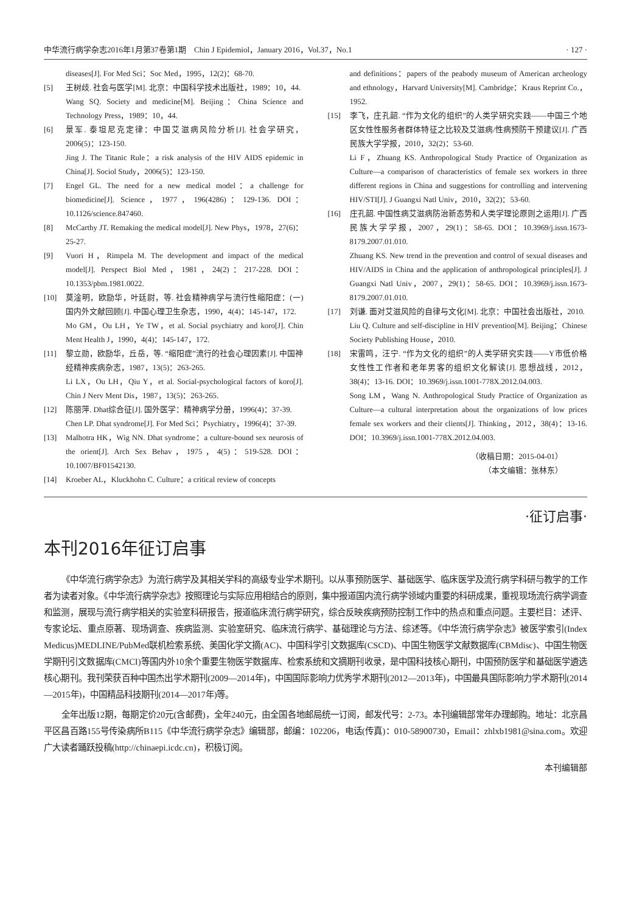中华流行病学杂志2016年1月第37卷第1期　Chin J Epidemiol，January 2016，Vol.37，No.1 · 127 ·
diseases[J]. For Med Sci：Soc Med，1995，12(2)：68-70.
[5] 王树歧. 社会与医学[M]. 北京：中国科学技术出版社，1989：10，44.
Wang SQ. Society and medicine[M]. Beijing：China Science and Technology Press，1989：10，44.
[6] 景军. 泰坦尼克定律：中国艾滋病风险分析[J]. 社会学研究，2006(5)：123-150.
Jing J. The Titanic Rule：a risk analysis of the HIV AIDS epidemic in China[J]. Sociol Study，2006(5)：123-150.
[7] Engel GL. The need for a new medical model：a challenge for biomedicine[J]. Science，1977，196(4286)：129-136. DOI：10.1126/science.847460.
[8] McCarthy JT. Remaking the medical model[J]. New Phys，1978，27(6)：25-27.
[9] Vuori H，Rimpela M. The development and impact of the medical model[J]. Perspect Biol Med，1981，24(2)：217-228. DOI：10.1353/pbm.1981.0022.
[10] 莫淦明，欧励华，叶廷尉，等. 社会精神病学与流行性缩阳症：(一)国内外文献回顾[J]. 中国心理卫生杂志，1990，4(4)：145-147，172.
Mo GM，Ou LH，Ye TW，et al. Social psychiatry and koro[J]. Chin Ment Health J，1990，4(4)：145-147，172.
[11] 黎立勋，欧励华，丘岳，等. “缩阳症”流行的社会心理因素[J]. 中国神经精神疾病杂志，1987，13(5)：263-265.
Li LX，Ou LH，Qiu Y，et al. Social-psychological factors of koro[J]. Chin J Nerv Ment Dis，1987，13(5)：263-265.
[12] 陈丽萍. Dhat综合征[J]. 国外医学：精神病学分册，1996(4)：37-39.
Chen LP. Dhat syndrome[J]. For Med Sci：Psychiatry，1996(4)：37-39.
[13] Malhotra HK，Wig NN. Dhat syndrome：a culture-bound sex neurosis of the orient[J]. Arch Sex Behav，1975，4(5)：519-528. DOI：10.1007/BF01542130.
[14] Kroeber AL，Kluckhohn C. Culture：a critical review of concepts
and definitions：papers of the peabody museum of American archeology and ethnology，Harvard University[M]. Cambridge：Kraus Reprint Co.，1952.
[15] 李飞，庄孔韶. “作为文化的组织”的人类学研究实践——中国三个地区女性性服务者群体特征之比较及艾滋病/性病预防干预建议[J]. 广西民族大学学报，2010，32(2)：53-60.
Li F，Zhuang KS. Anthropological Study Practice of Organization as Culture—a comparison of characteristics of female sex workers in three different regions in China and suggestions for controlling and intervening HIV/STI[J]. J Guangxi Natl Univ，2010，32(2)：53-60.
[16] 庄孔韶. 中国性病艾滋病防治新态势和人类学理论原则之运用[J]. 广西民族大学学报，2007，29(1)：58-65. DOI：10.3969/j.issn.1673-8179.2007.01.010.
Zhuang KS. New trend in the prevention and control of sexual diseases and HIV/AIDS in China and the application of anthropological principles[J]. J Guangxi Natl Univ，2007，29(1)：58-65. DOI：10.3969/j.issn.1673-8179.2007.01.010.
[17] 刘谦. 面对艾滋风险的自律与文化[M]. 北京：中国社会出版社，2010.
Liu Q. Culture and self-discipline in HIV prevention[M]. Beijing：Chinese Society Publishing House，2010.
[18] 宋雷鸣，汪宁. “作为文化的组织”的人类学研究实践——Y市低价格女性性工作者和老年男客的组织文化解读[J]. 思想战线，2012，38(4)：13-16. DOI：10.3969/j.issn.1001-778X.2012.04.003.
Song LM，Wang N. Anthropological Study Practice of Organization as Culture—a cultural interpretation about the organizations of low prices female sex workers and their clients[J]. Thinking，2012，38(4)：13-16. DOI：10.3969/j.issn.1001-778X.2012.04.003.
（收稿日期：2015-04-01）
（本文编辑：张林东）
·征订启事·
本刊2016年征订启事
《中华流行病学杂志》为流行病学及其相关学科的高级专业学术期刊。以从事预防医学、基础医学、临床医学及流行病学科研与教学的工作者为读者对象。《中华流行病学杂志》按照理论与实际应用相结合的原则，集中报道国内流行病学领域内重要的科研成果，重视现场流行病学调查和监测，展现与流行病学相关的实验室科研报告，报道临床流行病学研究，综合反映疾病预防控制工作中的热点和重点问题。主要栏目：述评、专家论坛、重点原著、现场调查、疾病监测、实验室研究、临床流行病学、基础理论与方法、综述等。《中华流行病学杂志》被医学索引(Index Medicus)MEDLINE/PubMed联机检索系统、美国化学文摘(AC)、中国科学引文数据库(CSCD)、中国生物医学文献数据库(CBMdisc)、中国生物医学期刊引文数据库(CMCI)等国内外10余个重要生物医学数据库、检索系统和文摘期刊收录，是中国科技核心期刊，中国预防医学和基础医学遴选核心期刊。我刊荣获百种中国杰出学术期刊(2009—2014年)，中国国际影响力优秀学术期刊(2012—2013年)，中国最具国际影响力学术期刊(2014—2015年)，中国精品科技期刊(2014—2017年)等。
全年出版12期，每期定价20元(含邮费)，全年240元，由全国各地邮局统一订阅，邮发代号：2-73。本刊编辑部常年办理邮购。地址：北京昌平区昌百路155号传染病所B115《中华流行病学杂志》编辑部，邮编：102206，电话(传真)：010-58900730，Email：zhlxb1981@sina.com。欢迎广大读者踊跃投稿(http://chinaepi.icdc.cn)，积极订阅。
本刊编辑部